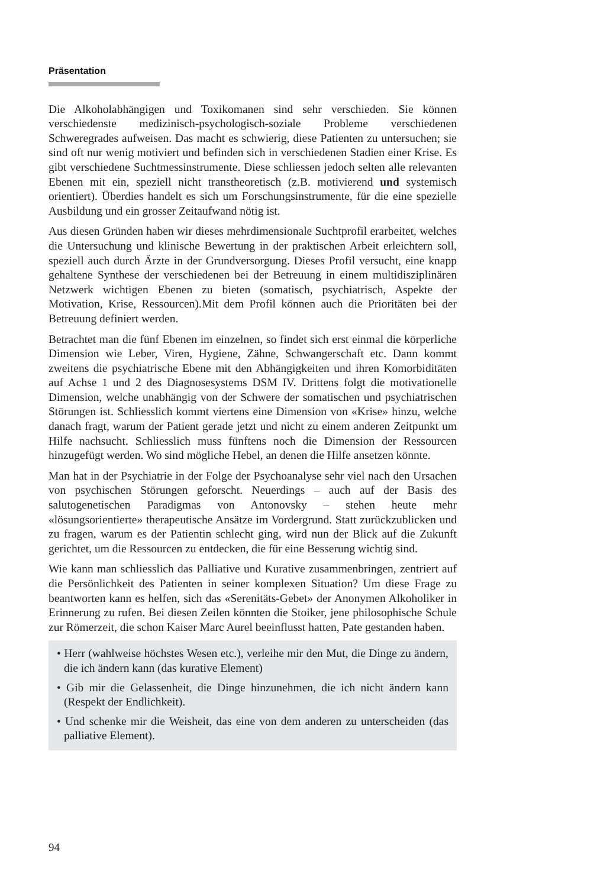Präsentation
Die Alkoholabhängigen und Toxikomanen sind sehr verschieden. Sie können verschiedenste medizinisch-psychologisch-soziale Probleme verschiedenen Schweregrades aufweisen. Das macht es schwierig, diese Patienten zu untersuchen; sie sind oft nur wenig motiviert und befinden sich in verschiedenen Stadien einer Krise. Es gibt verschiedene Suchtmessinstrumente. Diese schliessen jedoch selten alle relevanten Ebenen mit ein, speziell nicht transtheoretisch (z.B. motivierend und systemisch orientiert). Überdies handelt es sich um Forschungsinstrumente, für die eine spezielle Ausbildung und ein grosser Zeitaufwand nötig ist.
Aus diesen Gründen haben wir dieses mehrdimensionale Suchtprofil erarbeitet, welches die Untersuchung und klinische Bewertung in der praktischen Arbeit erleichtern soll, speziell auch durch Ärzte in der Grundversorgung. Dieses Profil versucht, eine knapp gehaltene Synthese der verschiedenen bei der Betreuung in einem multidisziplinären Netzwerk wichtigen Ebenen zu bieten (somatisch, psychiatrisch, Aspekte der Motivation, Krise, Ressourcen).Mit dem Profil können auch die Prioritäten bei der Betreuung definiert werden.
Betrachtet man die fünf Ebenen im einzelnen, so findet sich erst einmal die körperliche Dimension wie Leber, Viren, Hygiene, Zähne, Schwangerschaft etc. Dann kommt zweitens die psychiatrische Ebene mit den Abhängigkeiten und ihren Komorbiditäten auf Achse 1 und 2 des Diagnosesystems DSM IV. Drittens folgt die motivationelle Dimension, welche unabhängig von der Schwere der somatischen und psychiatrischen Störungen ist. Schliesslich kommt viertens eine Dimension von «Krise» hinzu, welche danach fragt, warum der Patient gerade jetzt und nicht zu einem anderen Zeitpunkt um Hilfe nachsucht. Schliesslich muss fünftens noch die Dimension der Ressourcen hinzugefügt werden. Wo sind mögliche Hebel, an denen die Hilfe ansetzen könnte.
Man hat in der Psychiatrie in der Folge der Psychoanalyse sehr viel nach den Ursachen von psychischen Störungen geforscht. Neuerdings – auch auf der Basis des salutogenetischen Paradigmas von Antonovsky – stehen heute mehr «lösungsorientierte» therapeutische Ansätze im Vordergrund. Statt zurückzublicken und zu fragen, warum es der Patientin schlecht ging, wird nun der Blick auf die Zukunft gerichtet, um die Ressourcen zu entdecken, die für eine Besserung wichtig sind.
Wie kann man schliesslich das Palliative und Kurative zusammenbringen, zentriert auf die Persönlichkeit des Patienten in seiner komplexen Situation? Um diese Frage zu beantworten kann es helfen, sich das «Serenitäts-Gebet» der Anonymen Alkoholiker in Erinnerung zu rufen. Bei diesen Zeilen könnten die Stoiker, jene philosophische Schule zur Römerzeit, die schon Kaiser Marc Aurel beeinflusst hatten, Pate gestanden haben.
• Herr (wahlweise höchstes Wesen etc.), verleihe mir den Mut, die Dinge zu ändern, die ich ändern kann (das kurative Element)
• Gib mir die Gelassenheit, die Dinge hinzunehmen, die ich nicht ändern kann (Respekt der Endlichkeit).
• Und schenke mir die Weisheit, das eine von dem anderen zu unterscheiden (das palliative Element).
94